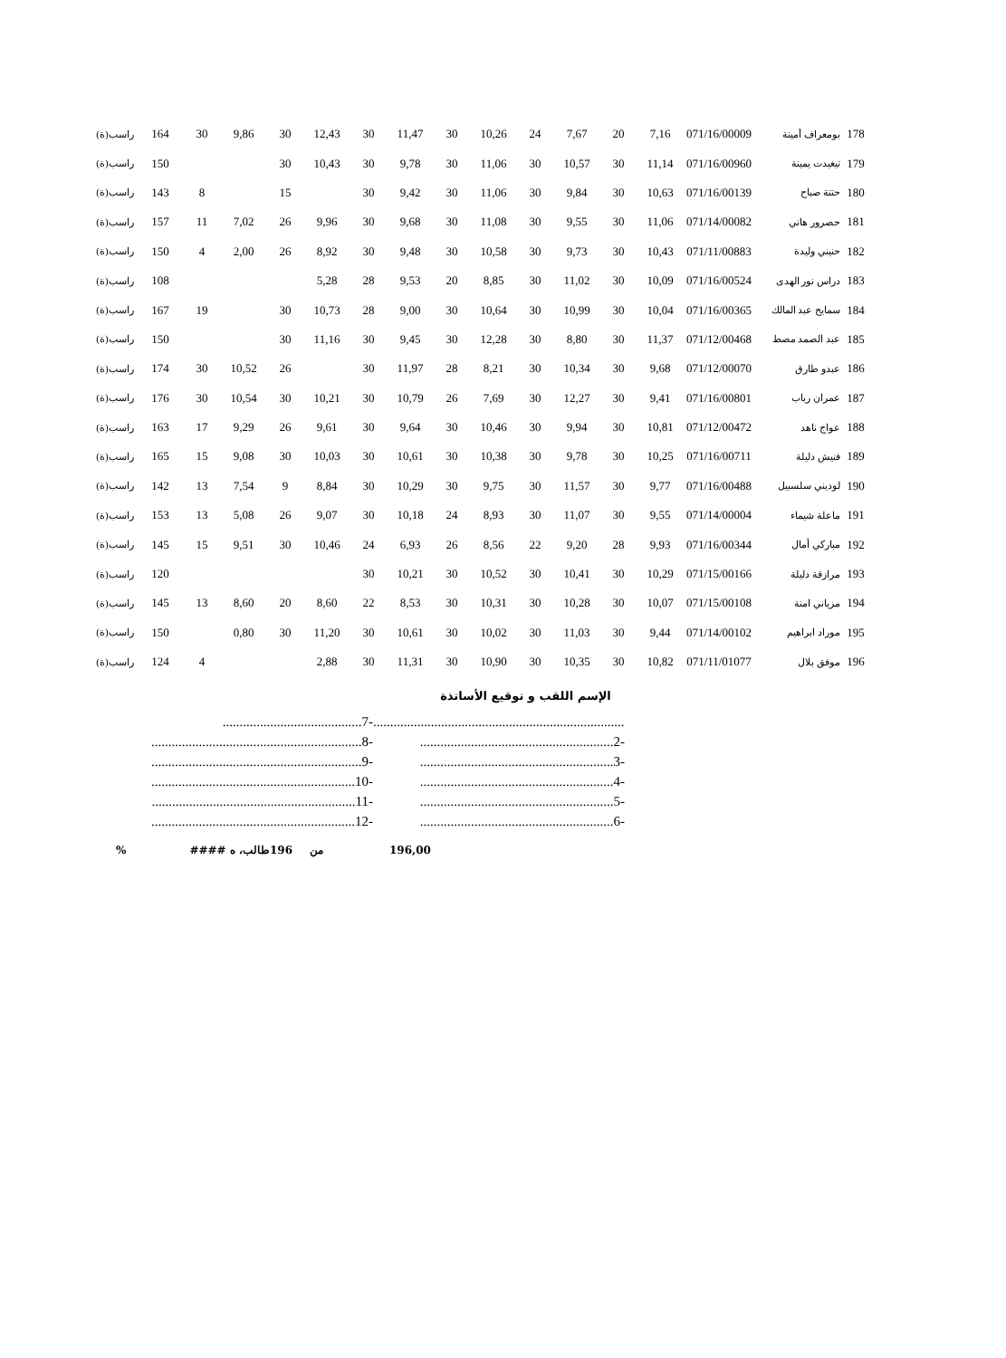| 178 | بومعراف أمينة | 071/16/00009 | 7,16 | 20 | 7,67 | 24 | 10,26 | 30 | 11,47 | 30 | 12,43 | 30 | 9,86 | 30 | 164 | راسب(ة) |
| 179 | تيغيدت يمينة | 071/16/00960 | 11,14 | 30 | 10,57 | 30 | 11,06 | 30 | 9,78 | 30 | 10,43 | 30 | | | 150 | راسب(ة) |
| 180 | حتتة صباح | 071/16/00139 | 10,63 | 30 | 9,84 | 30 | 11,06 | 30 | 9,42 | 30 | | 15 | | 8 | 143 | راسب(ة) |
| 181 | حصرور هاني | 071/14/00082 | 11,06 | 30 | 9,55 | 30 | 11,08 | 30 | 9,68 | 30 | 9,96 | 26 | 7,02 | 11 | 157 | راسب(ة) |
| 182 | حنيني وليدة | 071/11/00883 | 10,43 | 30 | 9,73 | 30 | 10,58 | 30 | 9,48 | 30 | 8,92 | 26 | 2,00 | 4 | 150 | راسب(ة) |
| 183 | دراس نور الهدى | 071/16/00524 | 10,09 | 30 | 11,02 | 30 | 8,85 | 20 | 9,53 | 28 | 5,28 | | | | 108 | راسب(ة) |
| 184 | سمايح عبد المالك | 071/16/00365 | 10,04 | 30 | 10,99 | 30 | 10,64 | 30 | 9,00 | 28 | 10,73 | 30 | | 19 | 167 | راسب(ة) |
| 185 | عبد الصمد مصط | 071/12/00468 | 11,37 | 30 | 8,80 | 30 | 12,28 | 30 | 9,45 | 30 | 11,16 | 30 | | | 150 | راسب(ة) |
| 186 | عبدو طارق | 071/12/00070 | 9,68 | 30 | 10,34 | 30 | 8,21 | 28 | 11,97 | 30 | | 26 | 10,52 | 30 | 174 | راسب(ة) |
| 187 | عمران رباب | 071/16/00801 | 9,41 | 30 | 12,27 | 30 | 7,69 | 26 | 10,79 | 30 | 10,21 | 30 | 10,54 | 30 | 176 | راسب(ة) |
| 188 | عواج ناهد | 071/12/00472 | 10,81 | 30 | 9,94 | 30 | 10,46 | 30 | 9,64 | 30 | 9,61 | 26 | 9,29 | 17 | 163 | راسب(ة) |
| 189 | فنيش دليلة | 071/16/00711 | 10,25 | 30 | 9,78 | 30 | 10,38 | 30 | 10,61 | 30 | 10,03 | 30 | 9,08 | 15 | 165 | راسب(ة) |
| 190 | لوديني سلسبيل | 071/16/00488 | 9,77 | 30 | 11,57 | 30 | 9,75 | 30 | 10,29 | 30 | 8,84 | 9 | 7,54 | 13 | 142 | راسب(ة) |
| 191 | ماعلة شيماء | 071/14/00004 | 9,55 | 30 | 11,07 | 30 | 8,93 | 24 | 10,18 | 30 | 9,07 | 26 | 5,08 | 13 | 153 | راسب(ة) |
| 192 | مباركي أمال | 071/16/00344 | 9,93 | 28 | 9,20 | 22 | 8,56 | 26 | 6,93 | 24 | 10,46 | 30 | 9,51 | 15 | 145 | راسب(ة) |
| 193 | مرازقة دليلة | 071/15/00166 | 10,29 | 30 | 10,41 | 30 | 10,52 | 30 | 10,21 | 30 | | | | | 120 | راسب(ة) |
| 194 | مزياني امنة | 071/15/00108 | 10,07 | 30 | 10,28 | 30 | 10,31 | 30 | 8,53 | 22 | 8,60 | 20 | 8,60 | 13 | 145 | راسب(ة) |
| 195 | موراد ابراهيم | 071/14/00102 | 9,44 | 30 | 11,03 | 30 | 10,02 | 30 | 10,61 | 30 | 11,20 | 30 | 0,80 | | 150 | راسب(ة) |
| 196 | موفق بلال | 071/11/01077 | 10,82 | 30 | 10,35 | 30 | 10,90 | 30 | 11,31 | 30 | 2,88 | | | 4 | 124 | راسب(ة) |
الإسم اللقب و توقيع الأساتذة
.........................................7-
..............................................................8-
..............................................................9-
............................................................10-
............................................................11-
............................................................12-
...............................................................................1-
.........................................................2-
.........................................................3-
.........................................................4-
.........................................................5-
.........................................................6-
% طالب، ه #### 196 من 196,00